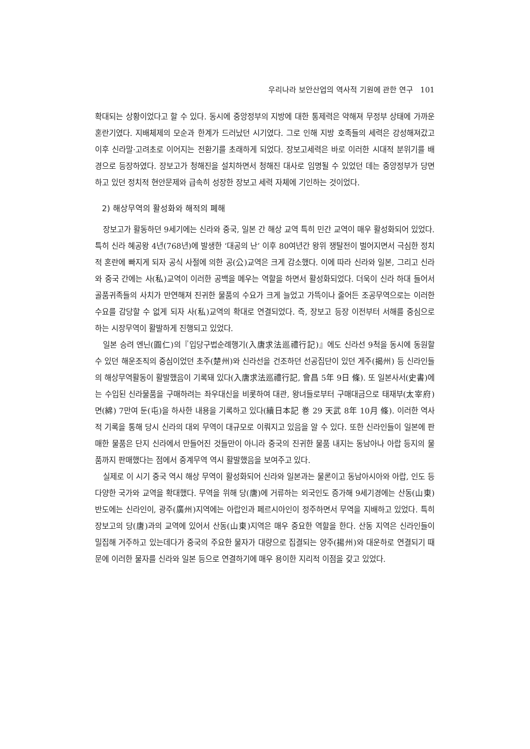우리나라 보안산업의 역사적 기원에 관한 연구 101
확대되는 상황이었다고 할 수 있다. 동시에 중앙정부의 지방에 대한 통제력은 약해져 무정부 상태에 가까운 혼란기였다. 지배체제의 모순과 한계가 드러났던 시기였다. 그로 인해 지방 호족들의 세력은 강성해져갔고 이후 신라말·고려초로 이어지는 전환기를 초래하게 되었다. 장보고세력은 바로 이러한 시대적 분위기를 배경으로 등장하였다. 장보고가 청해진을 설치하면서 청해진 대사로 임명될 수 있었던 데는 중앙정부가 당면하고 있던 정치적 현안문제와 급속히 성장한 장보고 세력 자체에 기인하는 것이었다.
2) 해상무역의 활성화와 해적의 폐해
장보고가 활동하던 9세기에는 신라와 중국, 일본 간 해상 교역 특히 민간 교역이 매우 활성화되어 있었다. 특히 신라 혜공왕 4년(768년)에 발생한 ‘대공의 난’ 이후 80여년간 왕위 쟁탈전이 벌어지면서 극심한 정치적 혼란에 빠지게 되자 공식 사절에 의한 공(公)교역은 크게 감소했다. 이에 따라 신라와 일본, 그리고 신라와 중국 간에는 사(私)교역이 이러한 공백을 메우는 역할을 하면서 활성화되었다. 더욱이 신라 하대 들어서 골품귀족들의 사치가 만연해져 진귀한 물품의 수요가 크게 늘었고 가뜩이나 줄어든 조공무역으로는 이러한 수요를 감당할 수 없게 되자 사(私)교역의 확대로 연결되었다. 즉, 장보고 등장 이전부터 서해를 중심으로 하는 시장무역이 활발하게 진행되고 있었다.
일본 승려 엔닌(圓仁)의『입당구법순례행기(入唐求法巡禮行記)』에도 신라선 9척을 동시에 동원할 수 있던 해운조직의 중심이었던 초주(楚州)와 신라선을 건조하던 선공집단이 있던 게주(揭州) 등 신라인들의 해상무역활동이 활발했음이 기록돼 있다(入唐求法巡禮行記, 會昌 5年 9日 條). 또 일본사서(史書)에는 수입된 신라물품을 구매하려는 좌우대신을 비롯하여 대관, 왕녀들로부터 구매대금으로 태재부(太宰府) 면(綿) 7만여 둔(屯)을 하사한 내용을 기록하고 있다(續日本記 巻 29 天武 8年 10月 條). 이러한 역사적 기록을 통해 당시 신라의 대외 무역이 대규모로 이뤄지고 있음을 알 수 있다. 또한 신라인들이 일본에 판매한 물품은 단지 신라에서 만들어진 것들만이 아니라 중국의 진귀한 물품 내지는 동남아나 아랍 등지의 물품까지 판매했다는 점에서 중계무역 역시 활발했음을 보여주고 있다.
실제로 이 시기 중국 역시 해상 무역이 활성화되어 신라와 일본과는 물론이고 동남아시아와 아랍, 인도 등 다양한 국가와 교역을 확대했다. 무역을 위해 당(唐)에 거류하는 외국인도 증가해 9세기경에는 산동(山東)반도에는 신라인이, 광주(廣州)지역에는 아랍인과 페르시아인이 정주하면서 무역을 지배하고 있었다. 특히 장보고의 당(唐)과의 교역에 있어서 산동(山東)지역은 매우 중요한 역할을 한다. 산동 지역은 신라인들이 밀집해 거주하고 있는데다가 중국의 주요한 물자가 대량으로 집결되는 양주(揚州)와 대운하로 연결되기 때문에 이러한 물자를 신라와 일본 등으로 연결하기에 매우 용이한 지리적 이점을 갖고 있었다.